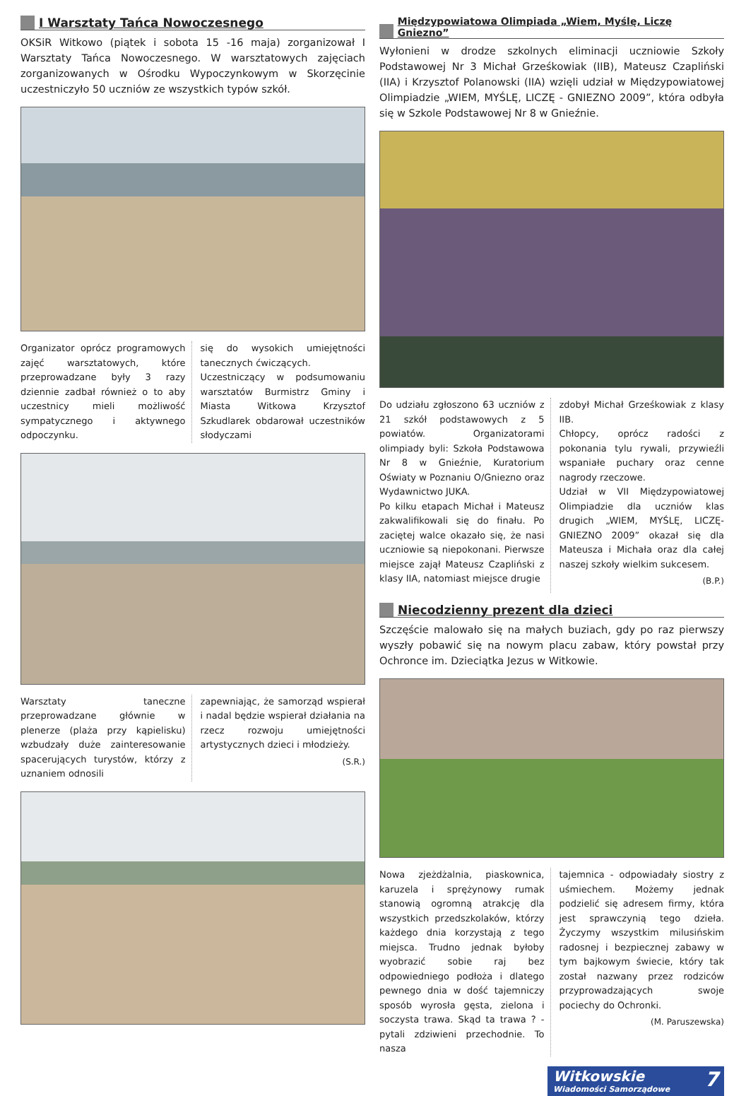I Warsztaty Tańca Nowoczesnego
OKSiR Witkowo (piątek i sobota 15 -16 maja) zorganizował I Warsztaty Tańca Nowoczesnego. W warsztatowych zajęciach zorganizowanych w Ośrodku Wypoczynkowym w Skorzęcinie uczestniczyło 50 uczniów ze wszystkich typów szkół.
Organizator oprócz programowych zajęć warsztatowych, które przeprowadzane były 3 razy dziennie zadbał również o to aby uczestnicy mieli możliwość sympatycznego i aktywnego odpoczynku.
się do wysokich umiejętności tanecznych ćwiczących.
Uczestniczący w podsumowaniu warsztatów Burmistrz Gminy i Miasta Witkowa Krzysztof Szkudlarek obdarował uczestników słodyczami
Warsztaty taneczne przeprowadzane głównie w plenerze (plaża przy kąpielisku) wzbudzały duże zainteresowanie spacerujących turystów, którzy z uznaniem odnosili
zapewniając, że samorząd wspierał i nadal będzie wspierał działania na rzecz rozwoju umiejętności artystycznych dzieci i młodzieży.
(S.R.)
Międzypowiatowa Olimpiada „Wiem, Myślę, Liczę Gniezno”
Wyłonieni w drodze szkolnych eliminacji uczniowie Szkoły Podstawowej Nr 3 Michał Grześkowiak (IIB), Mateusz Czapliński (IIA) i Krzysztof Polanowski (IIA) wzięli udział w Międzypowiatowej Olimpiadzie „WIEM, MYŚLĘ, LICZĘ - GNIEZNO 2009”, która odbyła się w Szkole Podstawowej Nr 8 w Gnieźnie.
Do udziału zgłoszono 63 uczniów z 21 szkół podstawowych z 5 powiatów. Organizatorami olimpiady byli: Szkoła Podstawowa Nr 8 w Gnieźnie, Kuratorium Oświaty w Poznaniu O/Gniezno oraz Wydawnictwo JUKA.
Po kilku etapach Michał i Mateusz zakwalifikowali się do finału. Po zaciętej walce okazało się, że nasi uczniowie są niepokonani. Pierwsze miejsce zajął Mateusz Czapliński z klasy IIA, natomiast miejsce drugie
zdobył Michał Grześkowiak z klasy IIB.
Chłopcy, oprócz radości z pokonania tylu rywali, przywieźli wspaniałe puchary oraz cenne nagrody rzeczowe.
Udział w VII Międzypowiatowej Olimpiadzie dla uczniów klas drugich „WIEM, MYŚLĘ, LICZĘ- GNIEZNO 2009” okazał się dla Mateusza i Michała oraz dla całej naszej szkoły wielkim sukcesem.
(B.P.)
Niecodzienny prezent dla dzieci
Szczęście malowało się na małych buziach, gdy po raz pierwszy wyszły pobawić się na nowym placu zabaw, który powstał przy Ochronce im. Dzieciątka Jezus w Witkowie.
Nowa zjeżdżalnia, piaskownica, karuzela i sprężynowy rumak stanowią ogromną atrakcję dla wszystkich przedszkolaków, którzy każdego dnia korzystają z tego miejsca. Trudno jednak byłoby wyobrazić sobie raj bez odpowiedniego podłoża i dlatego pewnego dnia w dość tajemniczy sposób wyrosła gęsta, zielona i soczysta trawa. Skąd ta trawa ? - pytali zdziwieni przechodnie. To nasza
tajemnica - odpowiadały siostry z uśmiechem. Możemy jednak podzielić się adresem firmy, która jest sprawczynią tego dzieła. Życzymy wszystkim milusińskim radosnej i bezpiecznej zabawy w tym bajkowym świecie, który tak został nazwany przez rodziców przyprowadzających swoje pociechy do Ochronki.
(M. Paruszewska)
Witkowskie 7
Wiadomości Samorządowe